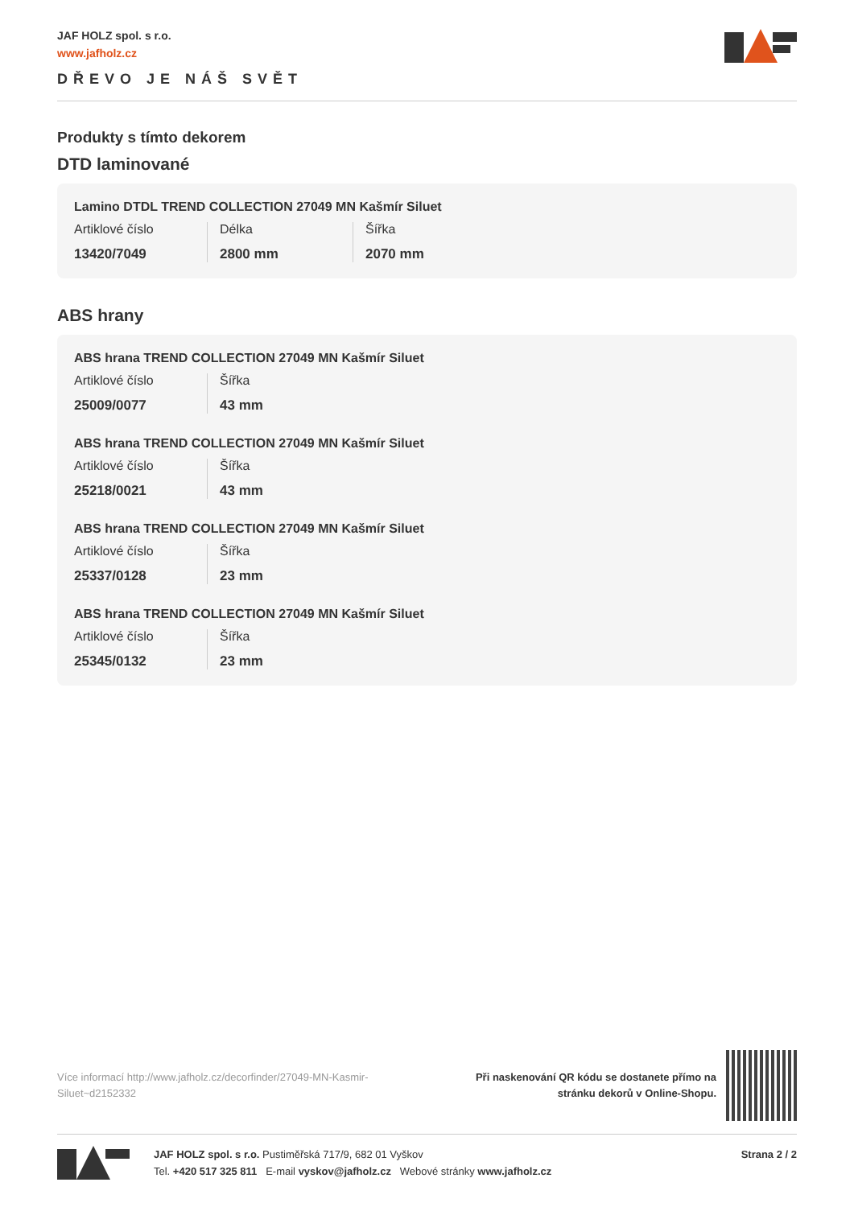JAF HOLZ spol. s r.o.
www.jafholz.cz
DŘEVO JE NÁŠ SVĚT
Produkty s tímto dekorem
DTD laminované
Lamino DTDL TREND COLLECTION 27049 MN Kašmír Siluet
Artiklové číslo
13420/7049
Délka
2800 mm
Šířka
2070 mm
ABS hrany
ABS hrana TREND COLLECTION 27049 MN Kašmír Siluet
Artiklové číslo
25009/0077
Šířka
43 mm
ABS hrana TREND COLLECTION 27049 MN Kašmír Siluet
Artiklové číslo
25218/0021
Šířka
43 mm
ABS hrana TREND COLLECTION 27049 MN Kašmír Siluet
Artiklové číslo
25337/0128
Šířka
23 mm
ABS hrana TREND COLLECTION 27049 MN Kašmír Siluet
Artiklové číslo
25345/0132
Šířka
23 mm
Více informací http://www.jafholz.cz/decorfinder/27049-MN-Kasmir-Siluet~d2152332
Při naskenování QR kódu se dostanete přímo na
stránku dekorů v Online-Shopu.
JAF HOLZ spol. s r.o. Pustiměřská 717/9, 682 01 Vyškov
Tel. +420 517 325 811 E-mail vyskov@jafholz.cz Webové stránky www.jafholz.cz
Strana 2 / 2